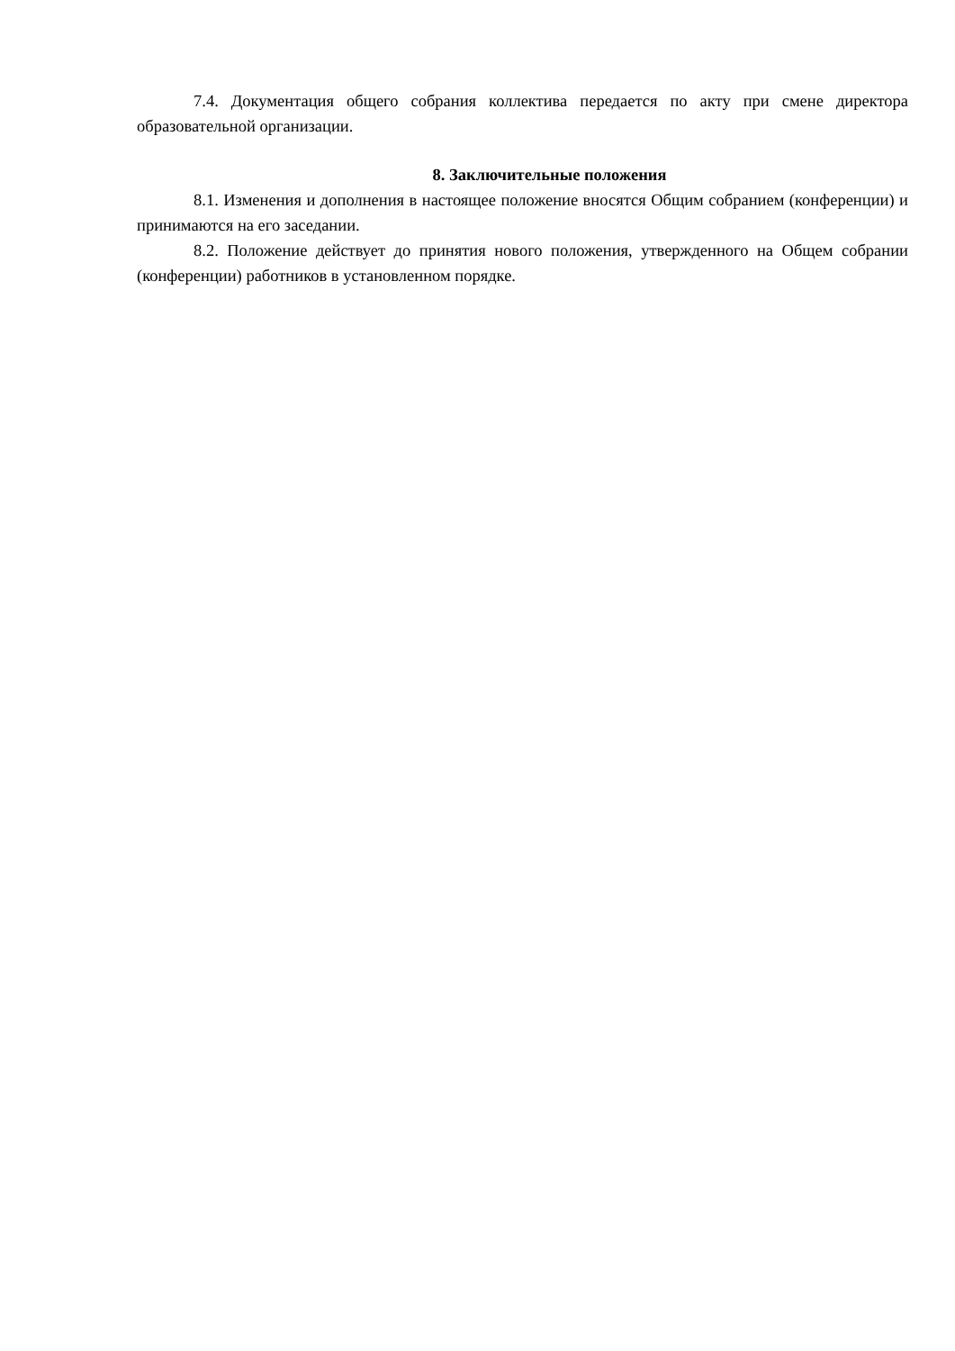7.4. Документация общего собрания коллектива передается по акту при смене директора образовательной организации.
8. Заключительные положения
8.1. Изменения и дополнения в настоящее положение вносятся Общим собранием (конференции) и принимаются на его заседании.
8.2. Положение действует до принятия нового положения, утвержденного на Общем собрании (конференции) работников в установленном порядке.